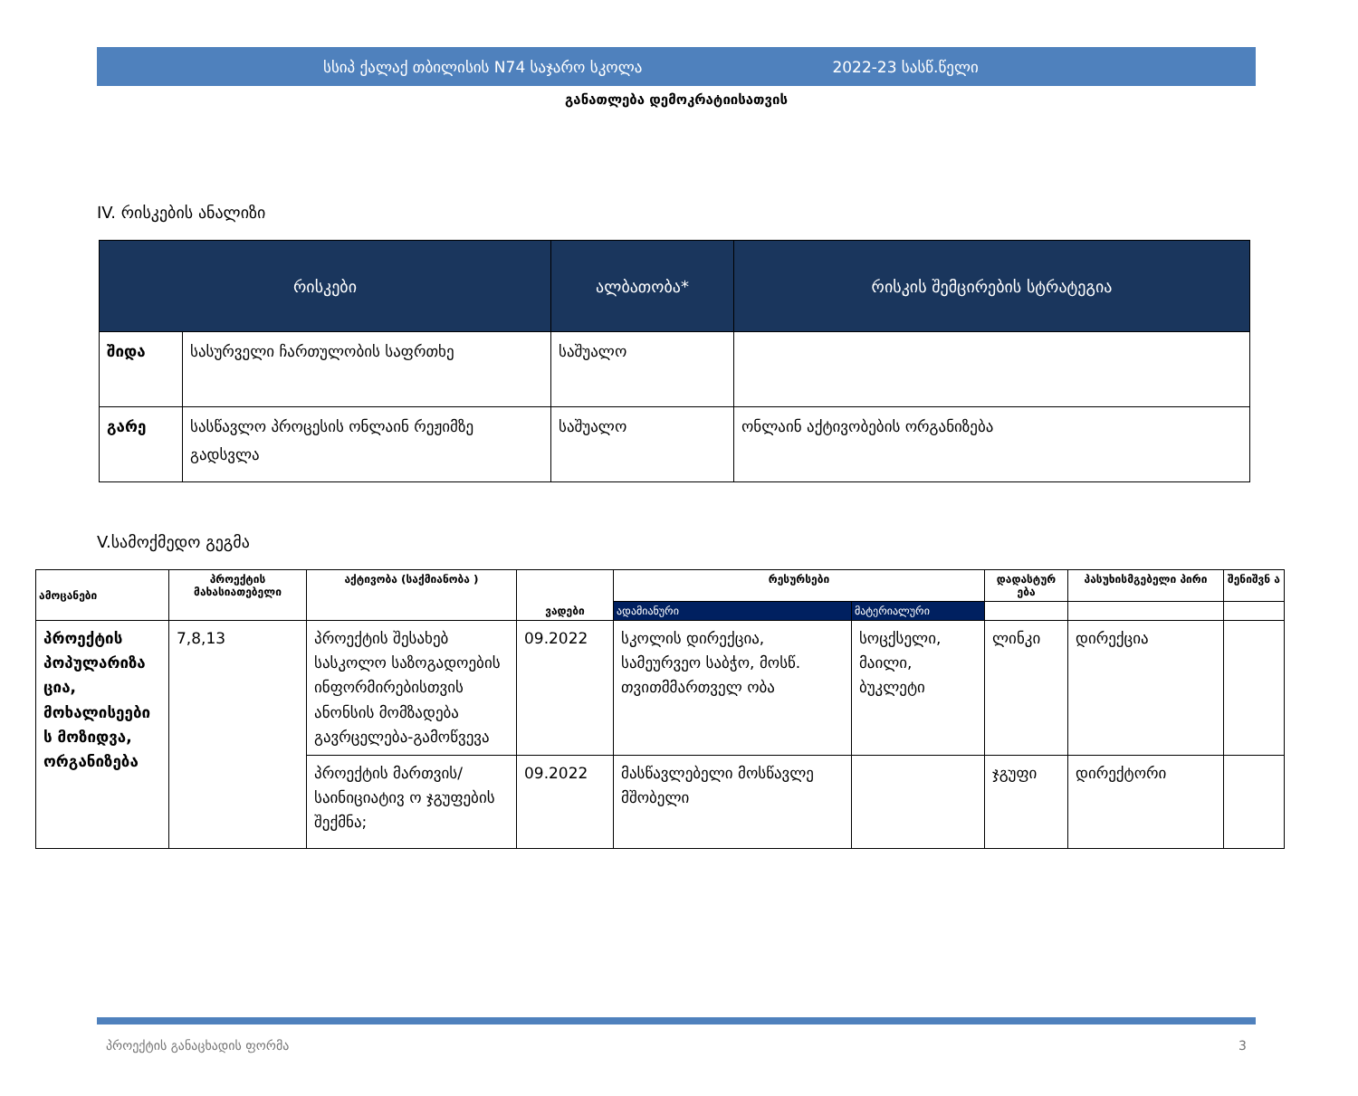სსიპ ქალაქ თბილისის N74 საჯარო სკოლა 2022-23 სასწ.წელი
განათლება დემოკრატიისათვის
IV. რისკების ანალიზი
| რისკები | | ალბათობა* | რისკის შემცირების სტრატეგია |
| --- | --- | --- | --- |
| შიდა | სასურველი ჩართულობის საფრთხე | საშუალო | |
| გარე | სასწავლო პროცესის ონლაინ რეჟიმზე გადსვლა | საშუალო | ონლაინ აქტივობების ორგანიზება |
V.სამოქმედო გეგმა
| ამოცანები | პროექტის მახასიათებელი | აქტივობა (საქმიანობა ) | ვადები | რესურსები | | დადასტურ ება | პასუხისმგებელი პირი | შენიშვნ ა |
| --- | --- | --- | --- | --- | --- | --- | --- | --- |
| | | | | ადამიანური | მატერიალური | | | |
| პროექტის პოპულარიზა ცია, მოხალისეები ს მოზიდვა, ორგანიზება | 7,8,13 | პროექტის შესახებ სასკოლო საზოგადოების ინფორმირებისთვის ანონსის მომზადება გავრცელება-გამოწვევა | 09.2022 | სკოლის დირექცია, სამეურვეო საბჭო, მოსწ. თვითმმართველ ობა | სოცქსელი, მაილი, ბუკლეტი | ლინკი | დირექცია | |
| | | პროექტის მართვის/საინიციატივ ო ჯგუფების შექმნა; | 09.2022 | მასწავლებელი მოსწავლე მშობელი | | ჯგუფი | დირექტორი | |
პროექტის განაცხადის ფორმა 3